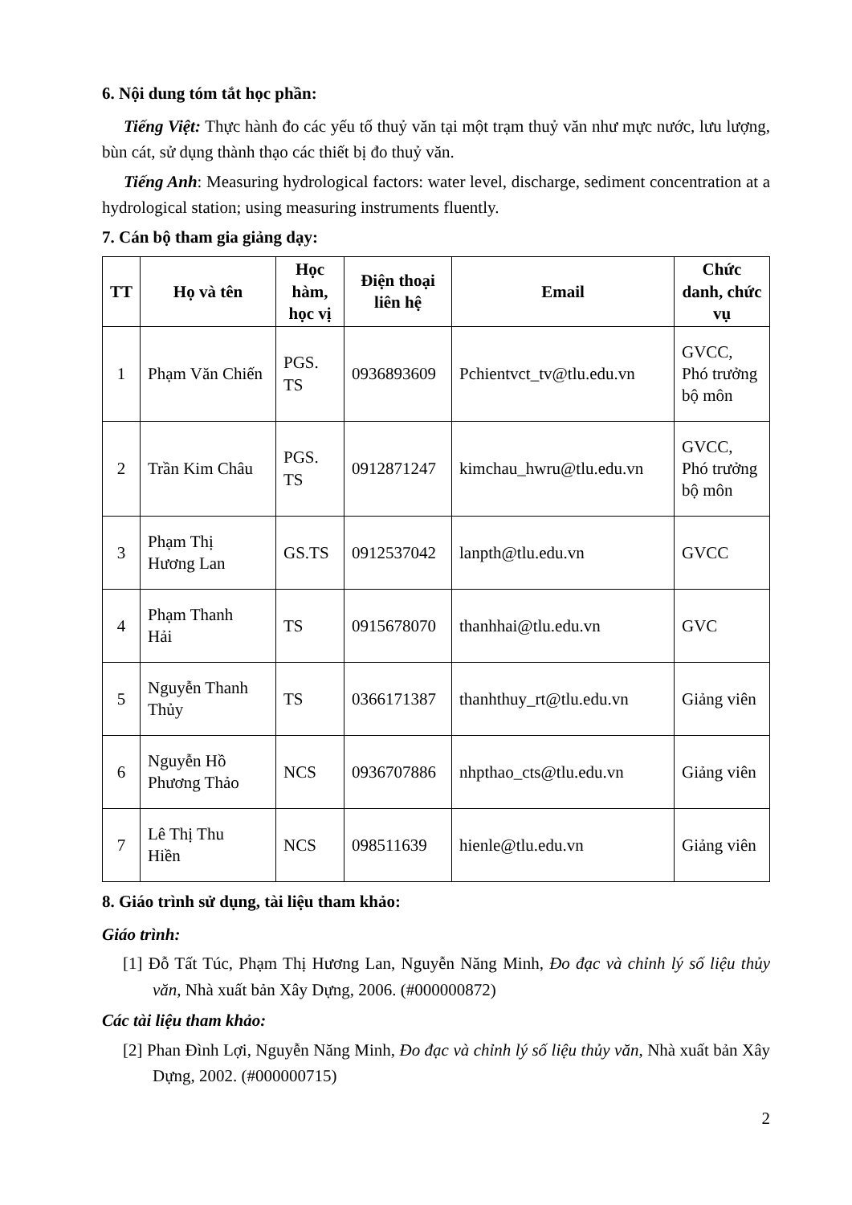6. Nội dung tóm tắt học phần:
Tiếng Việt: Thực hành đo các yếu tố thuỷ văn tại một trạm thuỷ văn như mực nước, lưu lượng, bùn cát, sử dụng thành thạo các thiết bị đo thuỷ văn.
Tiếng Anh: Measuring hydrological factors: water level, discharge, sediment concentration at a hydrological station; using measuring instruments fluently.
7. Cán bộ tham gia giảng dạy:
| TT | Họ và tên | Học hàm, học vị | Điện thoại liên hệ | Email | Chức danh, chức vụ |
| --- | --- | --- | --- | --- | --- |
| 1 | Phạm Văn Chiến | PGS. TS | 0936893609 | Pchientvct_tv@tlu.edu.vn | GVCC, Phó trưởng bộ môn |
| 2 | Trần Kim Châu | PGS. TS | 0912871247 | kimchau_hwru@tlu.edu.vn | GVCC, Phó trưởng bộ môn |
| 3 | Phạm Thị Hương Lan | GS.TS | 0912537042 | lanpth@tlu.edu.vn | GVCC |
| 4 | Phạm Thanh Hải | TS | 0915678070 | thanhhai@tlu.edu.vn | GVC |
| 5 | Nguyễn Thanh Thủy | TS | 0366171387 | thanhthuy_rt@tlu.edu.vn | Giảng viên |
| 6 | Nguyễn Hồ Phương Thảo | NCS | 0936707886 | nhpthao_cts@tlu.edu.vn | Giảng viên |
| 7 | Lê Thị Thu Hiền | NCS | 098511639 | hienle@tlu.edu.vn | Giảng viên |
8. Giáo trình sử dụng, tài liệu tham khảo:
Giáo trình:
[1] Đỗ Tất Túc, Phạm Thị Hương Lan, Nguyễn Năng Minh, Đo đạc và chỉnh lý số liệu thủy văn, Nhà xuất bản Xây Dựng, 2006. (#000000872)
Các tài liệu tham khảo:
[2] Phan Đình Lợi, Nguyễn Năng Minh, Đo đạc và chỉnh lý số liệu thủy văn, Nhà xuất bản Xây Dựng, 2002. (#000000715)
2